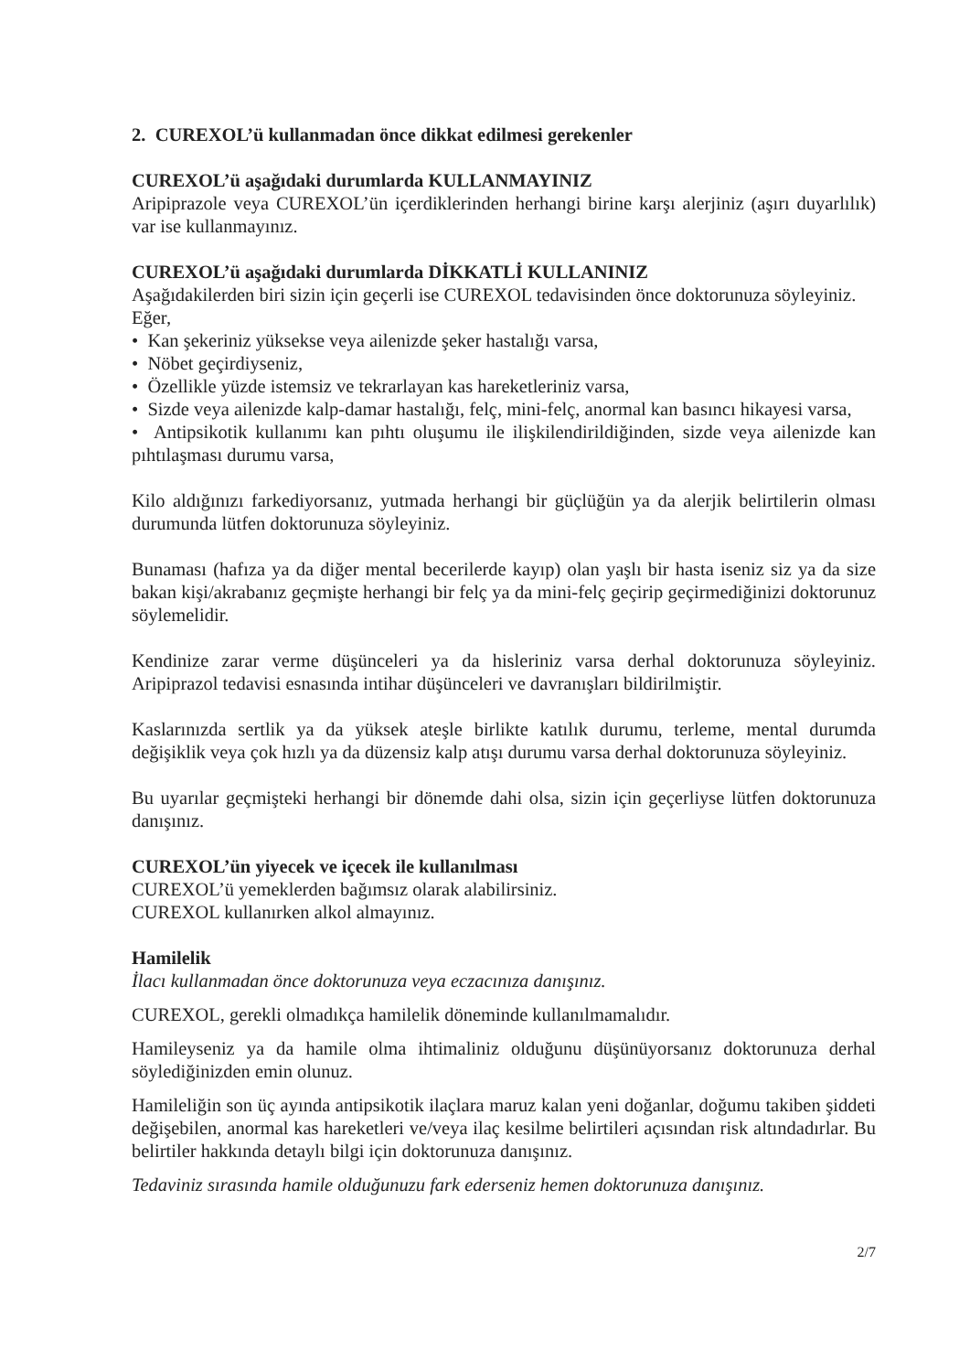2. CUREXOL’ü kullanmadan önce dikkat edilmesi gerekenler
CUREXOL’ü aşağıdaki durumlarda KULLANMAYINIZ
Aripiprazole veya CUREXOL’ün içerdiklerinden herhangi birine karşı alerjiniz (aşırı duyarlılık) var ise kullanmayınız.
CUREXOL’ü aşağıdaki durumlarda DİKKATLİ KULLANINIZ
Aşağıdakilerden biri sizin için geçerli ise CUREXOL tedavisinden önce doktorunuza söyleyiniz.
Eğer,
• Kan şekeriniz yüksekse veya ailenizde şeker hastalığı varsa,
• Nöbet geçirdiyseniz,
• Özellikle yüzde istemsiz ve tekrarlayan kas hareketleriniz varsa,
• Sizde veya ailenizde kalp-damar hastalığı, felç, mini-felç, anormal kan basıncı hikayesi varsa,
• Antipsikotik kullanımı kan pıhtı oluşumu ile ilişkilendirildiğinden, sizde veya ailenizde kan pıhtılaşması durumu varsa,
Kilo aldığınızı farkediyorsanız, yutmada herhangi bir güçlüğün ya da alerjik belirtilerin olması durumunda lütfen doktorunuza söyleyiniz.
Bunaması (hafıza ya da diğer mental becerilerde kayıp) olan yaşlı bir hasta iseniz siz ya da size bakan kişi/akrabanız geçmişte herhangi bir felç ya da mini-felç geçirip geçirmediğinizi doktorunuz söylemelidir.
Kendinize zarar verme düşünceleri ya da hisleriniz varsa derhal doktorunuza söyleyiniz. Aripiprazol tedavisi esnasında intihar düşünceleri ve davranışları bildirilmiştir.
Kaslarınızda sertlik ya da yüksek ateşle birlikte katılık durumu, terleme, mental durumda değişiklik veya çok hızlı ya da düzensiz kalp atışı durumu varsa derhal doktorunuza söyleyiniz.
Bu uyarılar geçmişteki herhangi bir dönemde dahi olsa, sizin için geçerliyse lütfen doktorunuza danışınız.
CUREXOL’ün yiyecek ve içecek ile kullanılması
CUREXOL’ü yemeklerden bağımsız olarak alabilirsiniz.
CUREXOL kullanırken alkol almayınız.
Hamilelik
İlacı kullanmadan önce doktorunuza veya eczacınıza danışınız.
CUREXOL, gerekli olmadıkça hamilelik döneminde kullanılmamalıdır.
Hamileyseniz ya da hamile olma ihtimaliniz olduğunu düşünüyorsanız doktorunuza derhal söylediğinizden emin olunuz.
Hamileliğin son üç ayında antipsikotik ilaçlara maruz kalan yeni doğanlar, doğumu takiben şiddeti değişebilen, anormal kas hareketleri ve/veya ilaç kesilme belirtileri açısından risk altındadırlar. Bu belirtiler hakkında detaylı bilgi için doktorunuza danışınız.
Tedaviniz sırasında hamile olduğunuzu fark ederseniz hemen doktorunuza danışınız.
2/7